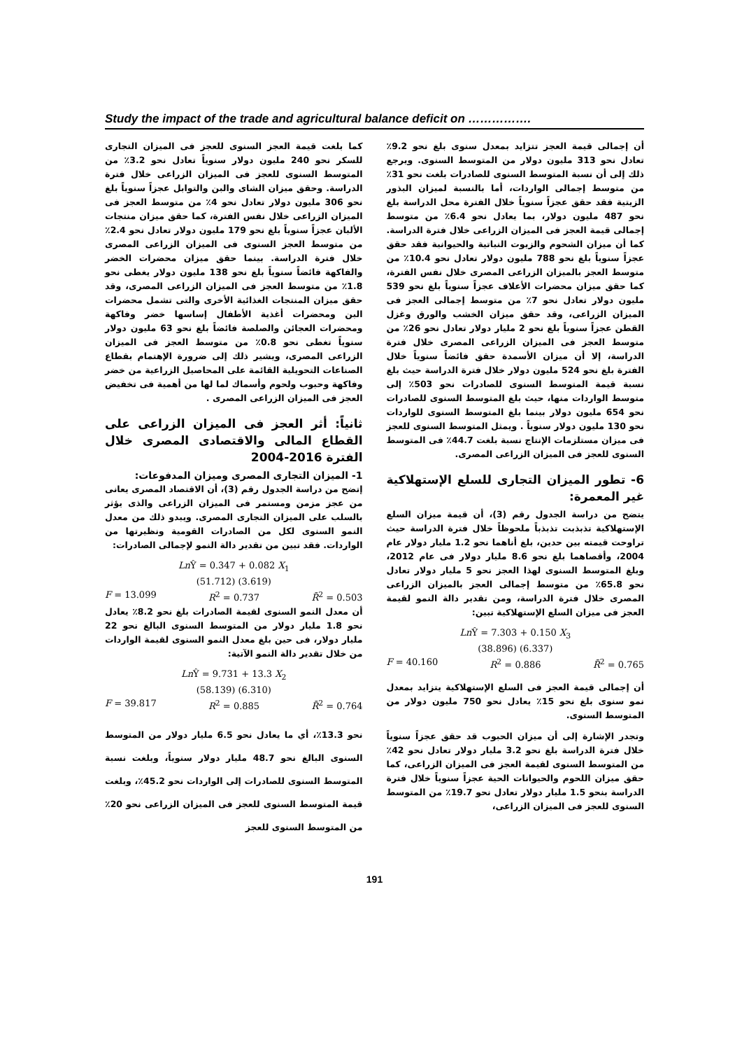Study the impact of the trade and agricultural balance deficit on …………….
أن إجمالى قيمة العجز تتزايد بمعدل سنوى بلغ نحو 9.2٪ تعادل نحو 313 مليون دولار من المتوسط السنوى. ويرجع ذلك إلى أن نسبة المتوسط السنوى للصادرات بلغت نحو 31٪ من متوسط إجمالى الواردات، أما بالنسبة لميزان البذور الزيتية فقد حقق عجزاً سنوياً خلال الفترة محل الدراسة بلغ نحو 487 مليون دولار، بما يعادل نحو 6.4٪ من متوسط إجمالى قيمة العجز فى الميزان الزراعى خلال فترة الدراسة. كما أن ميزان الشحوم والزيوت النباتية والحيوانية فقد حقق عجزاً سنوياً بلغ نحو 788 مليون دولار تعادل نحو 10.4٪ من متوسط العجز بالميزان الزراعى المصرى خلال نفس الفترة، كما حقق ميزان محضرات الأعلاف عجزاً سنوياً بلغ نحو 539 مليون دولار تعادل نحو 7٪ من متوسط إجمالى العجز فى الميزان الزراعى، وقد حقق ميزان الخشب والورق وغزل القطن عجزاً سنوياً بلغ نحو 2 مليار دولار تعادل نحو 26٪ من متوسط العجز فى الميزان الزراعى المصرى خلال فترة الدراسة، إلا أن ميزان الأسمدة حقق فائضاً سنوياً خلال الفترة بلغ نحو 524 مليون دولار خلال فترة الدراسة حيث بلغ نسبة قيمة المتوسط السنوى للصادرات نحو 503٪ إلى متوسط الواردات منها، حيث بلغ المتوسط السنوى للصادرات نحو 654 مليون دولار بينما بلغ المتوسط السنوى للواردات نحو 130 مليون دولار سنوياً . ويمثل المتوسط السنوى للعجز فى ميزان مستلزمات الإنتاج نسبة بلغت 44.7٪ فى المتوسط السنوى للعجز فى الميزان الزراعى المصرى.
6- تطور الميزان التجارى للسلع الإستهلاكية غير المعمرة:
يتضح من دراسة الجدول رقم (3)، أن قيمة ميزان السلع الإستهلاكية تذبذبت تذبذباً ملحوظاً خلال فترة الدراسة حيث تراوحت قيمته بين حدين، بلغ أناهما نحو 1.2 مليار دولار عام 2004، وأقصاهما بلغ نحو 8.6 مليار دولار فى عام 2012، وبلغ المتوسط السنوى لهذا العجز نحو 5 مليار دولار تعادل نحو 65.8٪ من متوسط إجمالى العجز بالميزان الزراعى المصرى خلال فترة الدراسة، ومن تقدير دالة النمو لقيمة العجز فى ميزان السلع الإستهلاكية تبين:
Ln Ŷ = 7.303 + 0.150 X<sub>3</sub>
(38.896) (6.337)
F = 40.160 R<sup>2</sup> = 0.886 R̄<sup>2</sup> = 0.765
أن إجمالى قيمة العجز فى السلع الإستهلاكية يتزايد بمعدل نمو سنوى بلغ نحو 15٪ يعادل نحو 750 مليون دولار من المتوسط السنوى.
وتجدر الإشارة إلى أن ميزان الحبوب قد حقق عجزاً سنوياً خلال فترة الدراسة بلغ نحو 3.2 مليار دولار تعادل نحو 42٪ من المتوسط السنوى لقيمة العجز فى الميزان الزراعى، كما حقق ميزان اللحوم والحيوانات الحية عجزاً سنوياً خلال فترة الدراسة بنحو 1.5 مليار دولار تعادل نحو 19.7٪ من المتوسط السنوى للعجز فى الميزان الزراعى،
كما بلغت قيمة العجز السنوى للعجز فى الميزان التجارى للسكر نحو 240 مليون دولار سنوياً تعادل نحو 3.2٪ من المتوسط السنوى للعجز فى الميزان الزراعى خلال فترة الدراسة. وحقق ميزان الشاى والبن والتوابل عجزاً سنوياً بلغ نحو 306 مليون دولار تعادل نحو 4٪ من متوسط العجز فى الميزان الزراعى خلال نفس الفترة، كما حقق ميزان منتجات الألبان عجزاً سنوياً بلغ نحو 179 مليون دولار تعادل نحو 2.4٪ من متوسط العجز السنوى فى الميزان الزراعى المصرى خلال فترة الدراسة. بينما حقق ميزان محضرات الخضر والفاكهة فائضاً سنوياً بلغ نحو 138 مليون دولار يغطى نحو 1.8٪ من متوسط العجز فى الميزان الزراعى المصرى، وقد حقق ميزان المنتجات الغذائية الأخرى والتى تشمل محضرات البن ومحضرات أغذية الأطفال إساسها خضر وفاكهة ومحضرات العجائن والصلصة فائضاً بلغ نحو 63 مليون دولار سنوياً تغطى نحو 0.8٪ من متوسط العجز فى الميزان الزراعى المصرى، ويشير ذلك إلى ضرورة الإهتمام بقطاع الصناعات التحويلية القائمة على المحاصيل الزراعية من خضر وفاكهة وحبوب ولحوم وأسماك لما لها من أهمية فى تخفيض العجز فى الميزان الزراعى المصرى .
ثانياً: أثر العجز فى الميزان الزراعى على القطاع المالى والاقتصادى المصرى خلال الفترة 2016-2004
1- الميزان التجارى المصرى وميزان المدفوعات:
إتضح من دراسة الجدول رقم (3)، أن الاقتصاد المصرى يعانى من عجز مزمن ومستمر فى الميزان الزراعى والذى يؤثر بالسلب على الميزان التجارى المصرى. ويبدو ذلك من معدل النمو السنوى لكل من الصادرات القومية ونظيرتها من الواردات. فقد تبين من تقدير دالة النمو لإجمالى الصادرات:
Ln Ŷ = 0.347 + 0.082 X<sub>1</sub>
(51.712) (3.619)
F = 13.099 R<sup>2</sup> = 0.737 R̄<sup>2</sup> = 0.503
أن معدل النمو السنوى لقيمة الصادرات بلغ نحو 8.2٪ يعادل نحو 1.8 مليار دولار من المتوسط السنوى البالغ نحو 22 مليار دولار، فى حين بلغ معدل النمو السنوى لقيمة الواردات من خلال تقدير دالة النمو الآتية:
Ln Ŷ = 9.731 + 13.3 X<sub>2</sub>
(58.139) (6.310)
F = 39.817 R<sup>2</sup> = 0.885 R̄<sup>2</sup> = 0.764
نحو 13.3٪، أي ما يعادل نحو 6.5 مليار دولار من المتوسط السنوى البالغ نحو 48.7 مليار دولار سنوياً، وبلغت نسبة المتوسط السنوى للصادرات إلى الواردات نحو 45.2٪، وبلغت قيمة المتوسط السنوى للعجز فى الميزان الزراعى نحو 20٪ من المتوسط السنوى للعجز
191